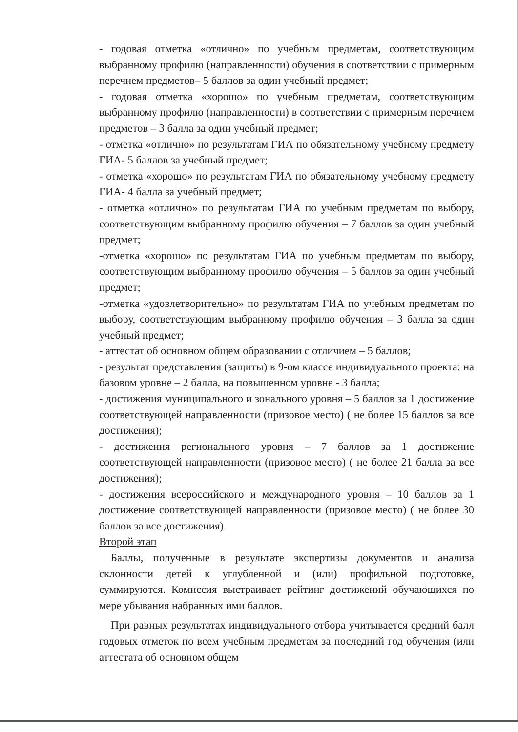- годовая отметка «отлично» по учебным предметам, соответствующим выбранному профилю (направленности) обучения в соответствии с примерным перечнем предметов– 5 баллов за один учебный предмет;
- годовая отметка «хорошо» по учебным предметам, соответствующим выбранному профилю (направленности) в соответствии с примерным перечнем предметов – 3 балла за один учебный предмет;
- отметка «отлично» по результатам ГИА по обязательному учебному предмету ГИА- 5 баллов за учебный предмет;
- отметка «хорошо» по результатам ГИА по обязательному учебному предмету ГИА- 4 балла за учебный предмет;
- отметка «отлично» по результатам ГИА по учебным предметам по выбору, соответствующим выбранному профилю обучения – 7 баллов за один учебный предмет;
-отметка «хорошо» по результатам ГИА по учебным предметам по выбору, соответствующим выбранному профилю обучения – 5 баллов за один учебный предмет;
-отметка «удовлетворительно» по результатам ГИА по учебным предметам по выбору, соответствующим выбранному профилю обучения – 3 балла за один учебный предмет;
- аттестат об основном общем образовании с отличием – 5 баллов;
- результат представления (защиты) в 9-ом классе индивидуального проекта: на базовом уровне – 2 балла, на повышенном уровне - 3 балла;
- достижения муниципального и зонального уровня – 5 баллов за 1 достижение соответствующей направленности (призовое место) ( не более 15 баллов за все достижения);
- достижения регионального уровня – 7 баллов за 1 достижение соответствующей направленности (призовое место) ( не более 21 балла за все достижения);
- достижения всероссийского и международного уровня – 10 баллов за 1 достижение соответствующей направленности (призовое место) ( не более 30 баллов за все достижения).
Второй этап
Баллы, полученные в результате экспертизы документов и анализа склонности детей к углубленной и (или) профильной подготовке, суммируются. Комиссия выстраивает рейтинг достижений обучающихся по мере убывания набранных ими баллов.
При равных результатах индивидуального отбора учитывается средний балл годовых отметок по всем учебным предметам за последний год обучения (или аттестата об основном общем